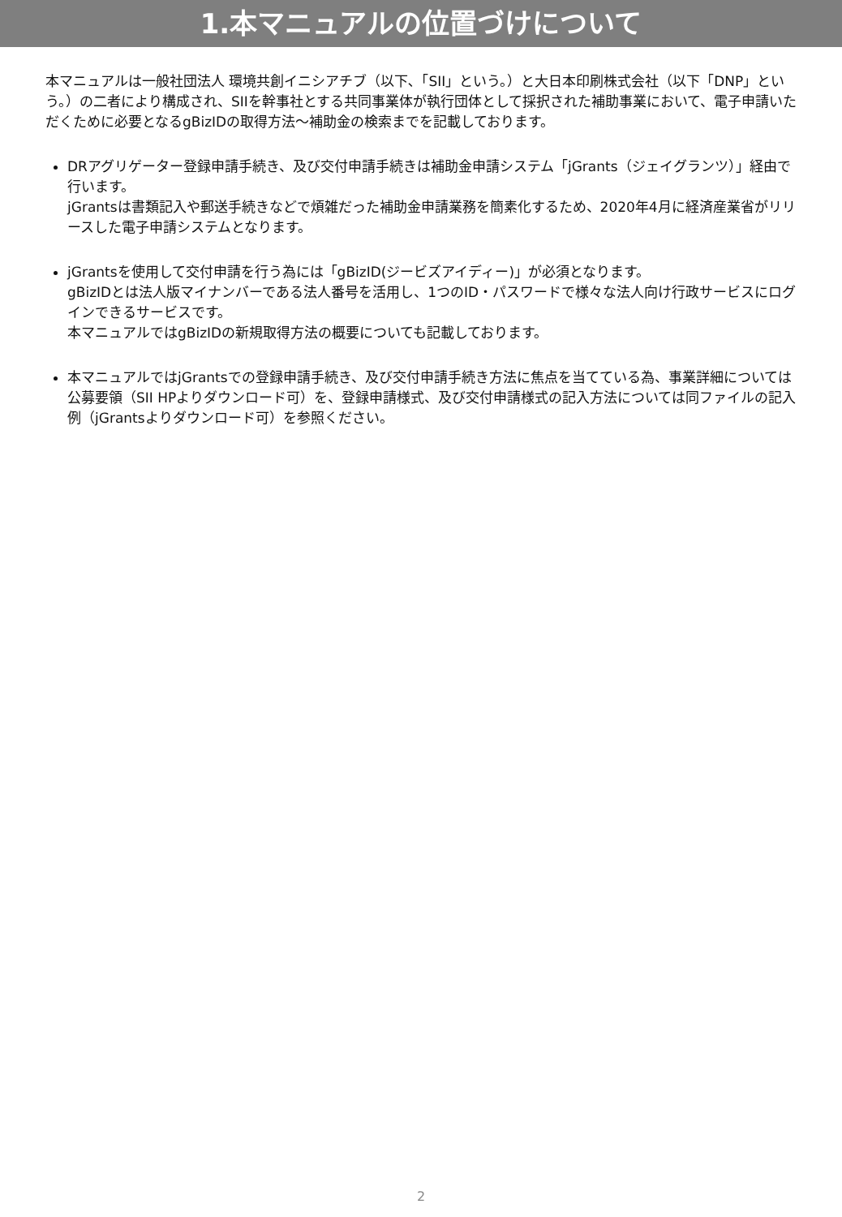1.本マニュアルの位置づけについて
本マニュアルは一般社団法人 環境共創イニシアチブ（以下､「SII」という。）と大日本印刷株式会社（以下「DNP」という。）の二者により構成され、SIIを幹事社とする共同事業体が執行団体として採択された補助事業において、電子申請いただくために必要となるgBizIDの取得方法～補助金の検索までを記載しております。
DRアグリゲーター登録申請手続き、及び交付申請手続きは補助金申請システム「jGrants（ジェイグランツ）」経由で行います。
jGrantsは書類記入や郵送手続きなどで煩雑だった補助金申請業務を簡素化するため、2020年4月に経済産業省がリリースした電子申請システムとなります。
jGrantsを使用して交付申請を行う為には「gBizID(ジービズアイディー)」が必須となります。
gBizIDとは法人版マイナンバーである法人番号を活用し、1つのID・パスワードで様々な法人向け行政サービスにログインできるサービスです。
本マニュアルではgBizIDの新規取得方法の概要についても記載しております。
本マニュアルではjGrantsでの登録申請手続き、及び交付申請手続き方法に焦点を当てている為、事業詳細については公募要領（SII HPよりダウンロード可）を、登録申請様式、及び交付申請様式の記入方法については同ファイルの記入例（jGrantsよりダウンロード可）を参照ください。
2